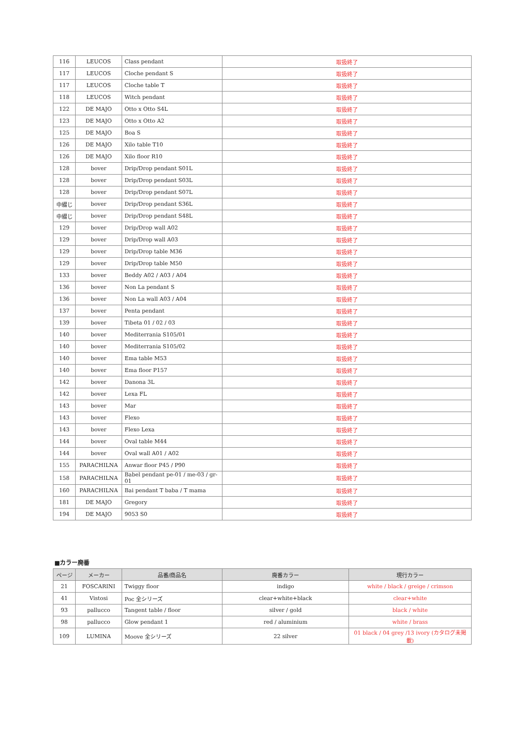| 116 | LEUCOS | Class pendant | 取扱終了 |
| 117 | LEUCOS | Cloche pendant S | 取扱終了 |
| 117 | LEUCOS | Cloche table T | 取扱終了 |
| 118 | LEUCOS | Witch pendant | 取扱終了 |
| 122 | DE MAJO | Otto x Otto S4L | 取扱終了 |
| 123 | DE MAJO | Otto x Otto A2 | 取扱終了 |
| 125 | DE MAJO | Boa S | 取扱終了 |
| 126 | DE MAJO | Xilo table T10 | 取扱終了 |
| 126 | DE MAJO | Xilo floor R10 | 取扱終了 |
| 128 | bover | Drip/Drop pendant S01L | 取扱終了 |
| 128 | bover | Drip/Drop pendant S03L | 取扱終了 |
| 128 | bover | Drip/Drop pendant S07L | 取扱終了 |
| 中綴じ | bover | Drip/Drop pendant S36L | 取扱終了 |
| 中綴じ | bover | Drip/Drop pendant S48L | 取扱終了 |
| 129 | bover | Drip/Drop wall A02 | 取扱終了 |
| 129 | bover | Drip/Drop wall A03 | 取扱終了 |
| 129 | bover | Drip/Drop table M36 | 取扱終了 |
| 129 | bover | Drip/Drop table M50 | 取扱終了 |
| 133 | bover | Beddy A02 / A03 / A04 | 取扱終了 |
| 136 | bover | Non La pendant S | 取扱終了 |
| 136 | bover | Non La wall A03 / A04 | 取扱終了 |
| 137 | bover | Penta pendant | 取扱終了 |
| 139 | bover | Tibeta 01 / 02 / 03 | 取扱終了 |
| 140 | bover | Mediterrania S105/01 | 取扱終了 |
| 140 | bover | Mediterrania S105/02 | 取扱終了 |
| 140 | bover | Ema table M53 | 取扱終了 |
| 140 | bover | Ema floor P157 | 取扱終了 |
| 142 | bover | Danona 3L | 取扱終了 |
| 142 | bover | Lexa FL | 取扱終了 |
| 143 | bover | Mar | 取扱終了 |
| 143 | bover | Flexo | 取扱終了 |
| 143 | bover | Flexo Lexa | 取扱終了 |
| 144 | bover | Oval table M44 | 取扱終了 |
| 144 | bover | Oval wall A01 / A02 | 取扱終了 |
| 155 | PARACHILNA | Anwar floor P45 / P90 | 取扱終了 |
| 158 | PARACHILNA | Babel pendant pe-01 / me-03 / gr-01 | 取扱終了 |
| 160 | PARACHILNA | Bai pendant T baba / T mama | 取扱終了 |
| 181 | DE MAJO | Gregory | 取扱終了 |
| 194 | DE MAJO | 9053 S0 | 取扱終了 |
■カラー廃番
| ページ | メーカー | 品番/商品名 | 廃番カラー | 現行カラー |
| --- | --- | --- | --- | --- |
| 21 | FOSCARINI | Twiggy floor | indigo | white / black / greige / crimson |
| 41 | Vistosi | Poc 全シリーズ | clear+white+black | clear+white |
| 93 | pallucco | Tangent table / floor | silver / gold | black / white |
| 98 | pallucco | Glow pendant 1 | red / aluminium | white / brass |
| 109 | LUMINA | Moove 全シリーズ | 22 silver | 01 black / 04 grey /13 ivory (カタログ未掲載) |